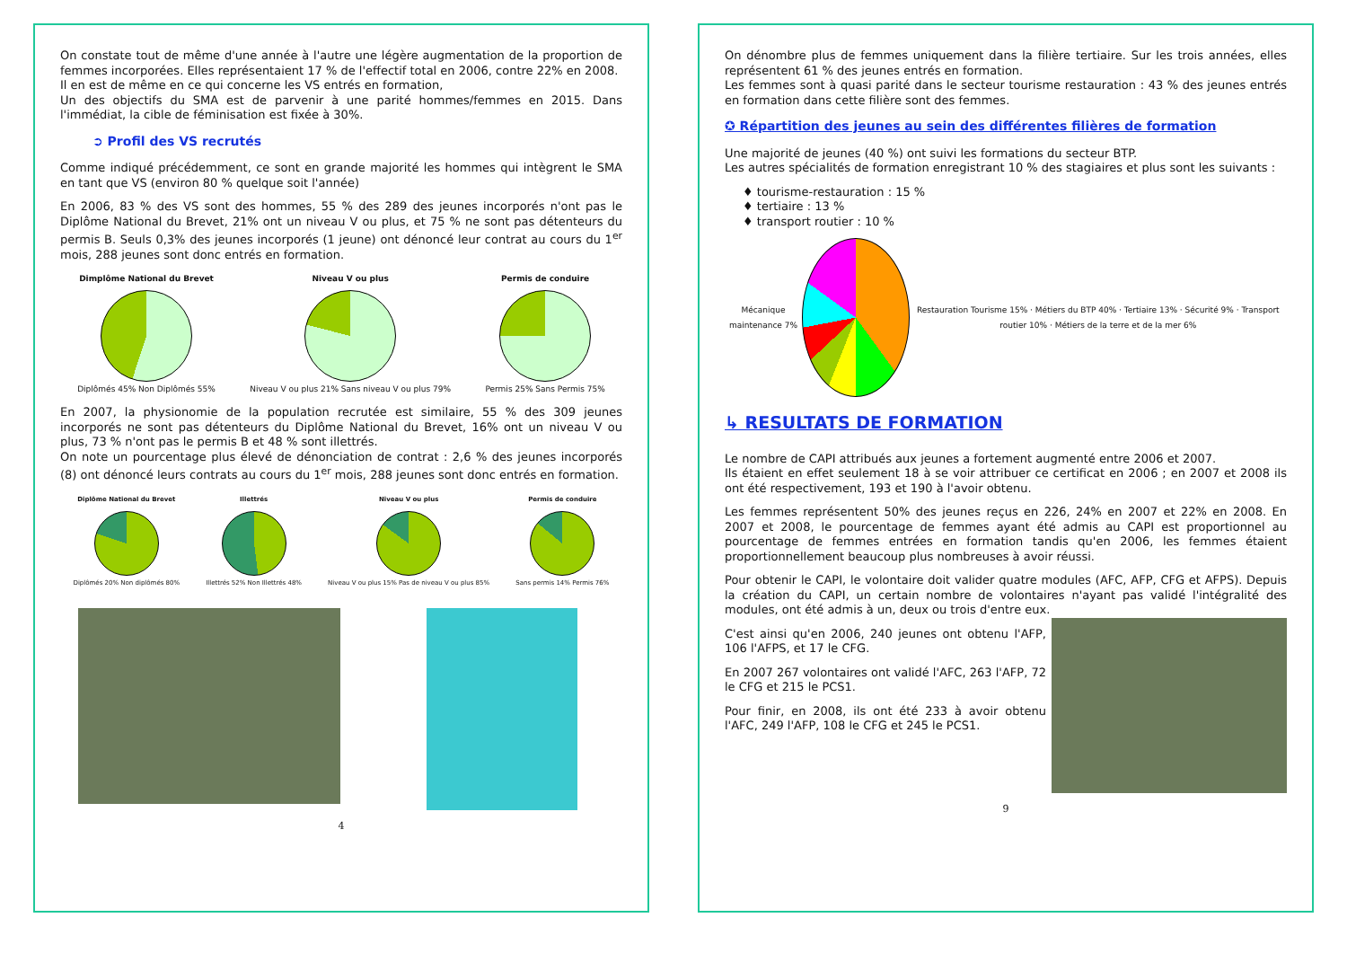On constate tout de même d'une année à l'autre une légère augmentation de la proportion de femmes incorporées. Elles représentaient 17 % de l'effectif total en 2006, contre 22% en 2008.
Il en est de même en ce qui concerne les VS entrés en formation,
Un des objectifs du SMA est de parvenir à une parité hommes/femmes en 2015. Dans l'immédiat, la cible de féminisation est fixée à 30%.
➲ Profil des VS recrutés
Comme indiqué précédemment, ce sont en grande majorité les hommes qui intègrent le SMA en tant que VS (environ 80 % quelque soit l'année)
En 2006, 83 % des VS sont des hommes, 55 % des 289 des jeunes incorporés n'ont pas le Diplôme National du Brevet, 21% ont un niveau V ou plus, et 75 % ne sont pas détenteurs du permis B. Seuls 0,3% des jeunes incorporés (1 jeune) ont dénoncé leur contrat au cours du 1<sup>er</sup> mois, 288 jeunes sont donc entrés en formation.
Dimplôme National du Brevet
Diplômés 45% Non Diplômés 55%
Niveau V ou plus
Niveau V ou plus 21% Sans niveau V ou plus 79%
Permis de conduire
Permis 25% Sans Permis 75%
En 2007, la physionomie de la population recrutée est similaire, 55 % des 309 jeunes incorporés ne sont pas détenteurs du Diplôme National du Brevet, 16% ont un niveau V ou plus, 73 % n'ont pas le permis B et 48 % sont illettrés.
On note un pourcentage plus élevé de dénonciation de contrat : 2,6 % des jeunes incorporés (8) ont dénoncé leurs contrats au cours du 1<sup>er</sup> mois, 288 jeunes sont donc entrés en formation.
Diplôme National du Brevet
Diplômés 20% Non diplômés 80%
Illettrés
Illettrés 52% Non Illettrés 48%
Niveau V ou plus
Niveau V ou plus 15% Pas de niveau V ou plus 85%
Permis de conduire
Sans permis 14% Permis 76%
4
On dénombre plus de femmes uniquement dans la filière tertiaire. Sur les trois années, elles représentent 61 % des jeunes entrés en formation.
Les femmes sont à quasi parité dans le secteur tourisme restauration : 43 % des jeunes entrés en formation dans cette filière sont des femmes.
✪ Répartition des jeunes au sein des différentes filières de formation
Une majorité de jeunes (40 %) ont suivi les formations du secteur BTP.
Les autres spécialités de formation enregistrant 10 % des stagiaires et plus sont les suivants :
♦ tourisme-restauration : 15 %
♦ tertiaire : 13 %
♦ transport routier : 10 %
Mécanique maintenance 7%
Restauration Tourisme 15% · Métiers du BTP 40% · Tertiaire 13% · Sécurité 9% · Transport routier 10% · Métiers de la terre et de la mer 6%
↳ RESULTATS DE FORMATION
Le nombre de CAPI attribués aux jeunes a fortement augmenté entre 2006 et 2007.
Ils étaient en effet seulement 18 à se voir attribuer ce certificat en 2006 ; en 2007 et 2008 ils ont été respectivement, 193 et 190 à l'avoir obtenu.
Les femmes représentent 50% des jeunes reçus en 226, 24% en 2007 et 22% en 2008. En 2007 et 2008, le pourcentage de femmes ayant été admis au CAPI est proportionnel au pourcentage de femmes entrées en formation tandis qu'en 2006, les femmes étaient proportionnellement beaucoup plus nombreuses à avoir réussi.
Pour obtenir le CAPI, le volontaire doit valider quatre modules (AFC, AFP, CFG et AFPS). Depuis la création du CAPI, un certain nombre de volontaires n'ayant pas validé l'intégralité des modules, ont été admis à un, deux ou trois d'entre eux.
C'est ainsi qu'en 2006, 240 jeunes ont obtenu l'AFP, 106 l'AFPS, et 17 le CFG.
En 2007 267 volontaires ont validé l'AFC, 263 l'AFP, 72 le CFG et 215 le PCS1.
Pour finir, en 2008, ils ont été 233 à avoir obtenu l'AFC, 249 l'AFP, 108 le CFG et 245 le PCS1.
9